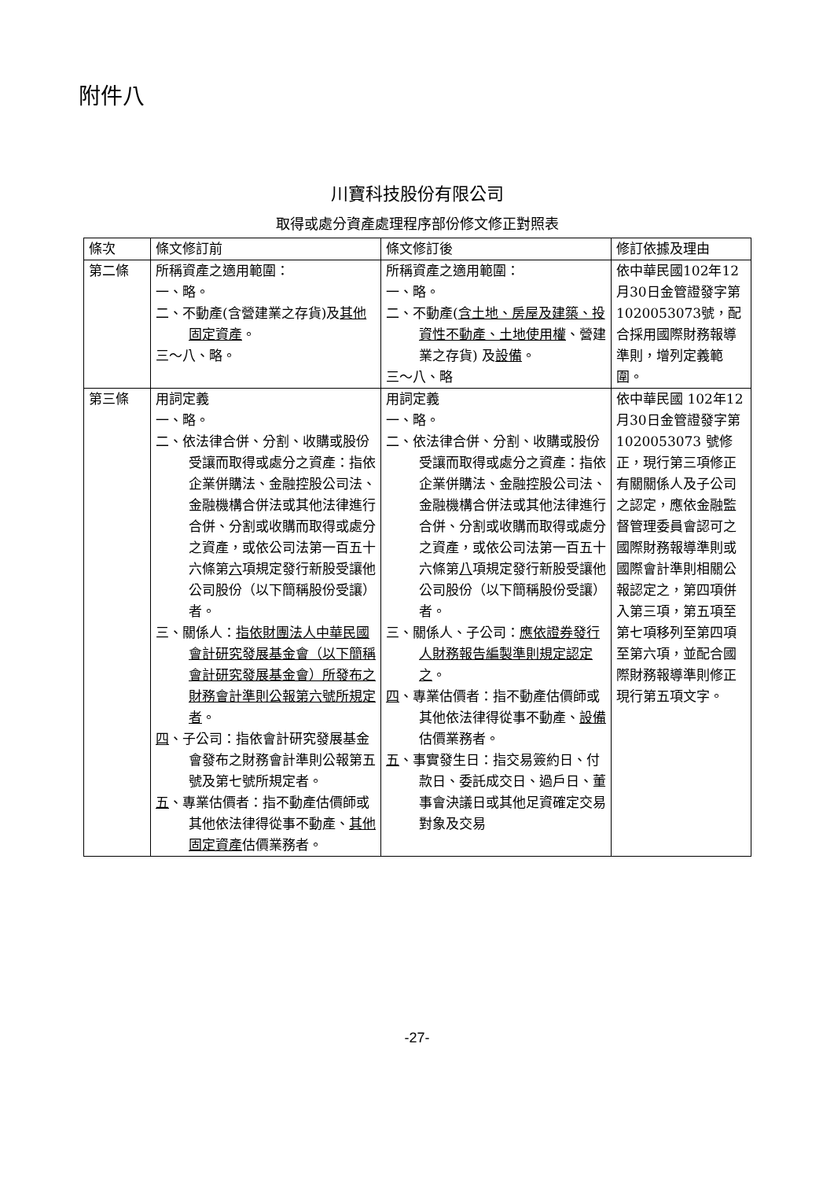附件八
川寶科技股份有限公司
取得或處分資產處理程序部份修文修正對照表
| 條次 | 條文修訂前 | 條文修訂後 | 修訂依據及理由 |
| 第二條 | 所稱資產之適用範圍： 一、略。 二、不動產(含營建業之存貨)及 其他固定資產 。 三～八、略。 | 所稱資產之適用範圍： 一、略。 二、不動產( 含土地、房屋及建築、投資性不動產、土地使用權 、營建業之存貨) 及 設備 。 三～八、略 | 依中華民國102年12月30日金管證發字第1020053073號，配合採用國際財務報導準則，增列定義範圍。 |
| 第三條 | 用詞定義 一、略。 二、依法律合併、分割、收購或股份受讓而取得或處分之資產：指依企業併購法、金融控股公司法、金融機構合併法或其他法律進行合併、分割或收購而取得或處分之資產，或依公司法第一百五十六條第 六 項規定發行新股受讓他公司股份（以下簡稱股份受讓）者。 三、關係人： 指依財團法人中華民國會計研究發展基金會（以下簡稱會計研究發展基金會）所發布之財務會計準則公報第六號所規定者 。 四 、子公司：指依會計研究發展基金會發布之財務會計準則公報第五號及第七號所規定者。 五 、專業估價者：指不動產估價師或其他依法律得從事不動產、 其他固定資產 估價業務者。 | 用詞定義 一、略。 二、依法律合併、分割、收購或股份受讓而取得或處分之資產：指依企業併購法、金融控股公司法、金融機構合併法或其他法律進行合併、分割或收購而取得或處分之資產，或依公司法第一百五十六條第 八 項規定發行新股受讓他公司股份（以下簡稱股份受讓）者。 三、關係人、子公司： 應依證券發行人財務報告編製準則規定認定之 。 四 、專業估價者：指不動產估價師或其他依法律得從事不動產、 設備 估價業務者。 五 、事實發生日：指交易簽約日、付款日、委託成交日、過戶日、董事會決議日或其他足資確定交易對象及交易 | 依中華民國 102年12月30日金管證發字第1020053073 號修正，現行第三項修正有關關係人及子公司之認定，應依金融監督管理委員會認可之國際財務報導準則或國際會計準則相關公報認定之，第四項併入第三項，第五項至第七項移列至第四項至第六項，並配合國際財務報導準則修正現行第五項文字。 |
-27-